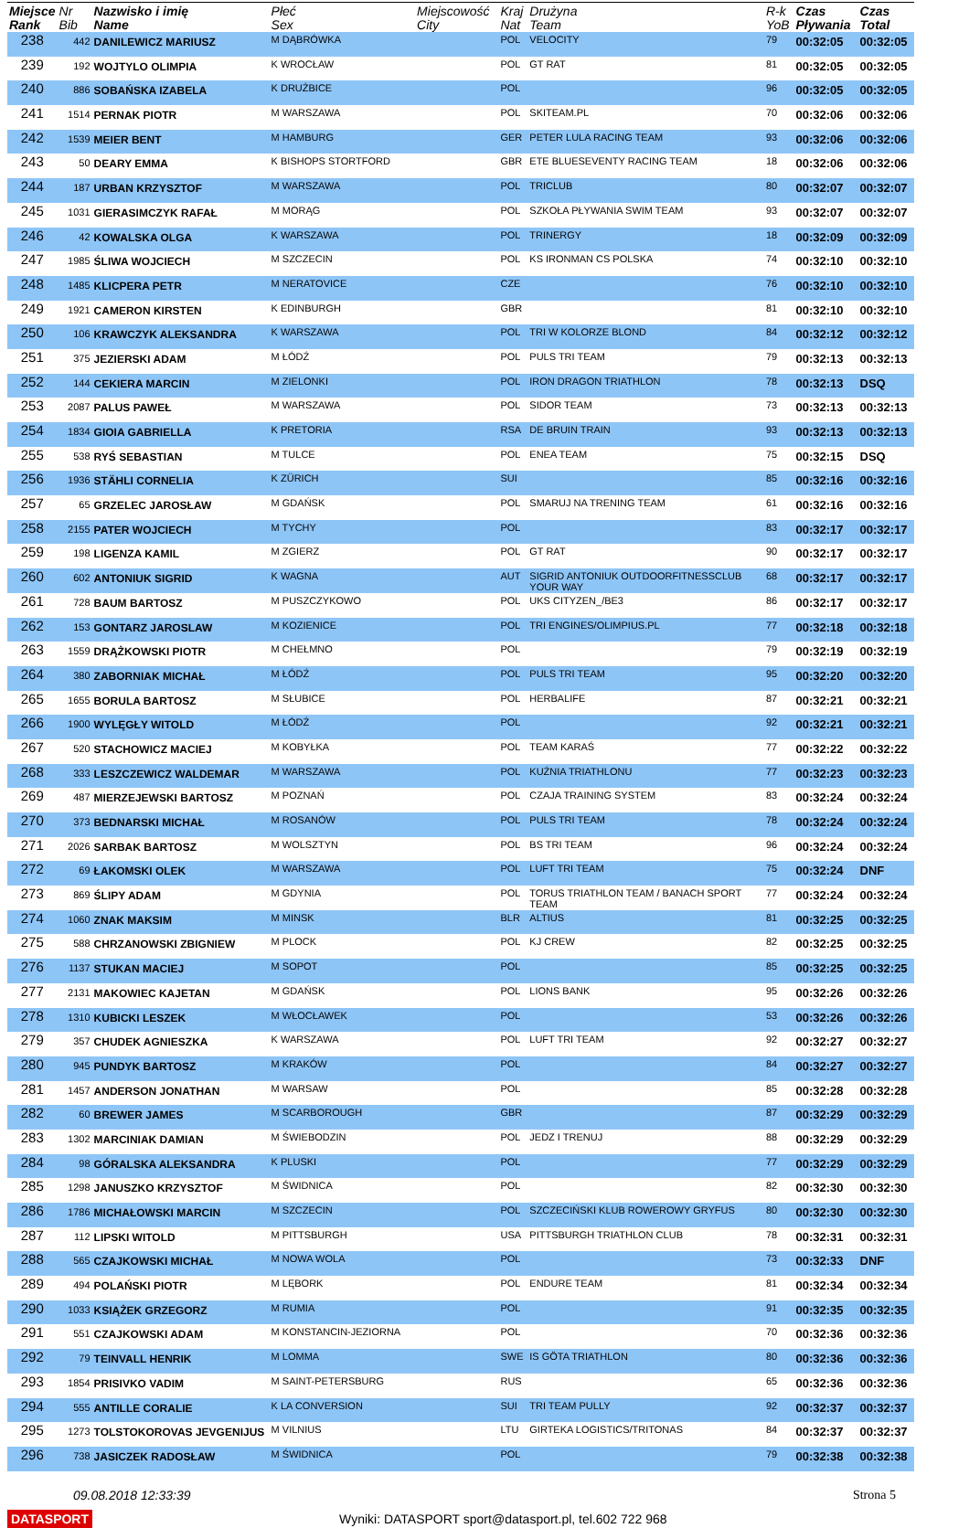| Miejsce Rank | Nr Bib | Nazwisko i imię Name | Płeć Sex | Miejscowość City | Kraj Nat | Drużyna Team | R-k YoB | Czas Pływania | Czas Total |
| --- | --- | --- | --- | --- | --- | --- | --- | --- | --- |
| 238 | 442 | DANILEWICZ MARIUSZ | M DĄBRÓWKA | | POL | VELOCITY | 79 | 00:32:05 | 00:32:05 |
| 239 | 192 | WOJTYLO OLIMPIA | K WROCŁAW | | POL | GT RAT | 81 | 00:32:05 | 00:32:05 |
| 240 | 886 | SOBAŃSKA IZABELA | K DRUŻBICE | | POL | | 96 | 00:32:05 | 00:32:05 |
| 241 | 1514 | PERNAK PIOTR | M WARSZAWA | | POL | SKITEAM.PL | 70 | 00:32:06 | 00:32:06 |
| 242 | 1539 | MEIER BENT | M HAMBURG | | GER | PETER LULA RACING TEAM | 93 | 00:32:06 | 00:32:06 |
| 243 | 50 | DEARY EMMA | K BISHOPS STORTFORD | | GBR | ETE BLUESEVENTY RACING TEAM | 18 | 00:32:06 | 00:32:06 |
| 244 | 187 | URBAN KRZYSZTOF | M WARSZAWA | | POL | TRICLUB | 80 | 00:32:07 | 00:32:07 |
| 245 | 1031 | GIERASIMCZYK RAFAŁ | M MORĄG | | POL | SZKOŁA PŁYWANIA SWIM TEAM | 93 | 00:32:07 | 00:32:07 |
| 246 | 42 | KOWALSKA OLGA | K WARSZAWA | | POL | TRINERGY | 18 | 00:32:09 | 00:32:09 |
| 247 | 1985 | ŚLIWA WOJCIECH | M SZCZECIN | | POL | KS IRONMAN CS POLSKA | 74 | 00:32:10 | 00:32:10 |
| 248 | 1485 | KLICPERA PETR | M NERATOVICE | | CZE | | 76 | 00:32:10 | 00:32:10 |
| 249 | 1921 | CAMERON KIRSTEN | K EDINBURGH | | GBR | | 81 | 00:32:10 | 00:32:10 |
| 250 | 106 | KRAWCZYK ALEKSANDRA | K WARSZAWA | | POL | TRI W KOLORZE BLOND | 84 | 00:32:12 | 00:32:12 |
| 251 | 375 | JEZIERSKI ADAM | M ŁÓDŹ | | POL | PULS TRI TEAM | 79 | 00:32:13 | 00:32:13 |
| 252 | 144 | CEKIERA MARCIN | M ZIELONKI | | POL | IRON DRAGON TRIATHLON | 78 | 00:32:13 | DSQ |
| 253 | 2087 | PALUS PAWEŁ | M WARSZAWA | | POL | SIDOR TEAM | 73 | 00:32:13 | 00:32:13 |
| 254 | 1834 | GIOIA GABRIELLA | K PRETORIA | | RSA | DE BRUIN TRAIN | 93 | 00:32:13 | 00:32:13 |
| 255 | 538 | RYŚ SEBASTIAN | M TULCE | | POL | ENEA TEAM | 75 | 00:32:15 | DSQ |
| 256 | 1936 | STÄHLI CORNELIA | K ZÜRICH | | SUI | | 85 | 00:32:16 | 00:32:16 |
| 257 | 65 | GRZELEC JAROSŁAW | M GDAŃSK | | POL | SMARUJ NA TRENING TEAM | 61 | 00:32:16 | 00:32:16 |
| 258 | 2155 | PATER WOJCIECH | M TYCHY | | POL | | 83 | 00:32:17 | 00:32:17 |
| 259 | 198 | LIGENZA KAMIL | M ZGIERZ | | POL | GT RAT | 90 | 00:32:17 | 00:32:17 |
| 260 | 602 | ANTONIUK SIGRID | K WAGNA | | AUT | SIGRID ANTONIUK OUTDOORFITNESSCLUB YOUR WAY | 68 | 00:32:17 | 00:32:17 |
| 261 | 728 | BAUM BARTOSZ | M PUSZCZYKOWO | | POL | UKS CITYZEN_/BE3 | 86 | 00:32:17 | 00:32:17 |
| 262 | 153 | GONTARZ JAROSLAW | M KOZIENICE | | POL | TRI ENGINES/OLIMPIUS.PL | 77 | 00:32:18 | 00:32:18 |
| 263 | 1559 | DRĄŻKOWSKI PIOTR | M CHEŁMNO | | POL | | 79 | 00:32:19 | 00:32:19 |
| 264 | 380 | ZABORNIAK MICHAŁ | M ŁÓDŹ | | POL | PULS TRI TEAM | 95 | 00:32:20 | 00:32:20 |
| 265 | 1655 | BORULA BARTOSZ | M SŁUBICE | | POL | HERBALIFE | 87 | 00:32:21 | 00:32:21 |
| 266 | 1900 | WYLĘGŁY WITOLD | M ŁÓDŹ | | POL | | 92 | 00:32:21 | 00:32:21 |
| 267 | 520 | STACHOWICZ MACIEJ | M KOBYŁKA | | POL | TEAM KARAŚ | 77 | 00:32:22 | 00:32:22 |
| 268 | 333 | LESZCZEWICZ WALDEMAR | M WARSZAWA | | POL | KUŹNIA TRIATHLONU | 77 | 00:32:23 | 00:32:23 |
| 269 | 487 | MIERZEJEWSKI BARTOSZ | M POZNAŃ | | POL | CZAJA TRAINING SYSTEM | 83 | 00:32:24 | 00:32:24 |
| 270 | 373 | BEDNARSKI MICHAŁ | M ROSANÓW | | POL | PULS TRI TEAM | 78 | 00:32:24 | 00:32:24 |
| 271 | 2026 | SARBAK BARTOSZ | M WOLSZTYN | | POL | BS TRI TEAM | 96 | 00:32:24 | 00:32:24 |
| 272 | 69 | ŁAKOMSKI OLEK | M WARSZAWA | | POL | LUFT TRI TEAM | 75 | 00:32:24 | DNF |
| 273 | 869 | ŚLIPY ADAM | M GDYNIA | | POL | TORUS TRIATHLON TEAM / BANACH SPORT TEAM | 77 | 00:32:24 | 00:32:24 |
| 274 | 1060 | ZNAK MAKSIM | M MINSK | | BLR | ALTIUS | 81 | 00:32:25 | 00:32:25 |
| 275 | 588 | CHRZANOWSKI ZBIGNIEW | M PLOCK | | POL | KJ CREW | 82 | 00:32:25 | 00:32:25 |
| 276 | 1137 | STUKAN MACIEJ | M SOPOT | | POL | | 85 | 00:32:25 | 00:32:25 |
| 277 | 2131 | MAKOWIEC KAJETAN | M GDAŃSK | | POL | LIONS BANK | 95 | 00:32:26 | 00:32:26 |
| 278 | 1310 | KUBICKI LESZEK | M WŁOCŁAWEK | | POL | | 53 | 00:32:26 | 00:32:26 |
| 279 | 357 | CHUDEK AGNIESZKA | K WARSZAWA | | POL | LUFT TRI TEAM | 92 | 00:32:27 | 00:32:27 |
| 280 | 945 | PUNDYK BARTOSZ | M KRAKÓW | | POL | | 84 | 00:32:27 | 00:32:27 |
| 281 | 1457 | ANDERSON JONATHAN | M WARSAW | | POL | | 85 | 00:32:28 | 00:32:28 |
| 282 | 60 | BREWER JAMES | M SCARBOROUGH | | GBR | | 87 | 00:32:29 | 00:32:29 |
| 283 | 1302 | MARCINIAK DAMIAN | M ŚWIEBODZIN | | POL | JEDZ I TRENUJ | 88 | 00:32:29 | 00:32:29 |
| 284 | 98 | GÓRALSKA ALEKSANDRA | K PLUSKI | | POL | | 77 | 00:32:29 | 00:32:29 |
| 285 | 1298 | JANUSZKO KRZYSZTOF | M ŚWIDNICA | | POL | | 82 | 00:32:30 | 00:32:30 |
| 286 | 1786 | MICHAŁOWSKI MARCIN | M SZCZECIN | | POL | SZCZECIŃSKI KLUB ROWEROWY GRYFUS | 80 | 00:32:30 | 00:32:30 |
| 287 | 112 | LIPSKI WITOLD | M PITTSBURGH | | USA | PITTSBURGH TRIATHLON CLUB | 78 | 00:32:31 | 00:32:31 |
| 288 | 565 | CZAJKOWSKI MICHAŁ | M NOWA WOLA | | POL | | 73 | 00:32:33 | DNF |
| 289 | 494 | POLAŃSKI PIOTR | M LĘBORK | | POL | ENDURE TEAM | 81 | 00:32:34 | 00:32:34 |
| 290 | 1033 | KSIĄŻEK GRZEGORZ | M RUMIA | | POL | | 91 | 00:32:35 | 00:32:35 |
| 291 | 551 | CZAJKOWSKI ADAM | M KONSTANCIN-JEZIORNA | | POL | | 70 | 00:32:36 | 00:32:36 |
| 292 | 79 | TEINVALL HENRIK | M LOMMA | | SWE | IS GÖTA TRIATHLON | 80 | 00:32:36 | 00:32:36 |
| 293 | 1854 | PRISIVKO VADIM | M SAINT-PETERSBURG | | RUS | | 65 | 00:32:36 | 00:32:36 |
| 294 | 555 | ANTILLE CORALIE | K LA CONVERSION | | SUI | TRI TEAM PULLY | 92 | 00:32:37 | 00:32:37 |
| 295 | 1273 | TOLSTOKOROVAS JEVGENIJUS | M VILNIUS | | LTU | GIRTEKA LOGISTICS/TRITONAS | 84 | 00:32:37 | 00:32:37 |
| 296 | 738 | JASICZEK RADOSŁAW | M ŚWIDNICA | | POL | | 79 | 00:32:38 | 00:32:38 |
09.08.2018 12:33:39 Strona 5
DATASPORT Wyniki: DATASPORT sport@datasport.pl, tel.602 722 968